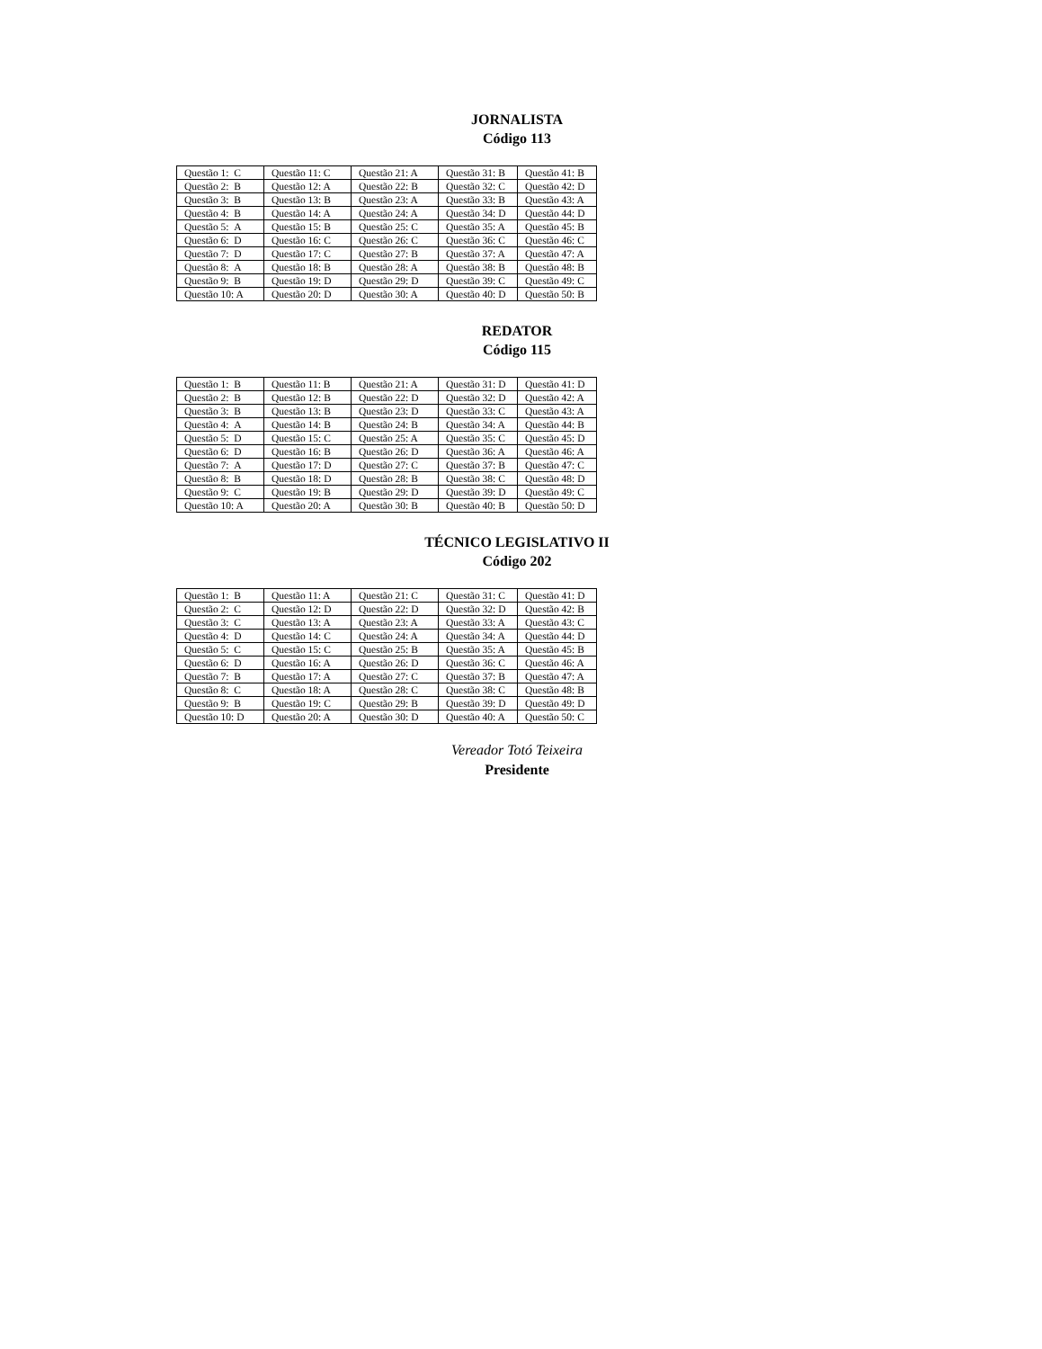JORNALISTA
Código 113
| Questão 1: C | Questão 11: C | Questão 21: A | Questão 31: B | Questão 41: B |
| Questão 2: B | Questão 12: A | Questão 22: B | Questão 32: C | Questão 42: D |
| Questão 3: B | Questão 13: B | Questão 23: A | Questão 33: B | Questão 43: A |
| Questão 4: B | Questão 14: A | Questão 24: A | Questão 34: D | Questão 44: D |
| Questão 5: A | Questão 15: B | Questão 25: C | Questão 35: A | Questão 45: B |
| Questão 6: D | Questão 16: C | Questão 26: C | Questão 36: C | Questão 46: C |
| Questão 7: D | Questão 17: C | Questão 27: B | Questão 37: A | Questão 47: A |
| Questão 8: A | Questão 18: B | Questão 28: A | Questão 38: B | Questão 48: B |
| Questão 9: B | Questão 19: D | Questão 29: D | Questão 39: C | Questão 49: C |
| Questão 10: A | Questão 20: D | Questão 30: A | Questão 40: D | Questão 50: B |
REDATOR
Código 115
| Questão 1: B | Questão 11: B | Questão 21: A | Questão 31: D | Questão 41: D |
| Questão 2: B | Questão 12: B | Questão 22: D | Questão 32: D | Questão 42: A |
| Questão 3: B | Questão 13: B | Questão 23: D | Questão 33: C | Questão 43: A |
| Questão 4: A | Questão 14: B | Questão 24: B | Questão 34: A | Questão 44: B |
| Questão 5: D | Questão 15: C | Questão 25: A | Questão 35: C | Questão 45: D |
| Questão 6: D | Questão 16: B | Questão 26: D | Questão 36: A | Questão 46: A |
| Questão 7: A | Questão 17: D | Questão 27: C | Questão 37: B | Questão 47: C |
| Questão 8: B | Questão 18: D | Questão 28: B | Questão 38: C | Questão 48: D |
| Questão 9: C | Questão 19: B | Questão 29: D | Questão 39: D | Questão 49: C |
| Questão 10: A | Questão 20: A | Questão 30: B | Questão 40: B | Questão 50: D |
TÉCNICO LEGISLATIVO II
Código 202
| Questão 1: B | Questão 11: A | Questão 21: C | Questão 31: C | Questão 41: D |
| Questão 2: C | Questão 12: D | Questão 22: D | Questão 32: D | Questão 42: B |
| Questão 3: C | Questão 13: A | Questão 23: A | Questão 33: A | Questão 43: C |
| Questão 4: D | Questão 14: C | Questão 24: A | Questão 34: A | Questão 44: D |
| Questão 5: C | Questão 15: C | Questão 25: B | Questão 35: A | Questão 45: B |
| Questão 6: D | Questão 16: A | Questão 26: D | Questão 36: C | Questão 46: A |
| Questão 7: B | Questão 17: A | Questão 27: C | Questão 37: B | Questão 47: A |
| Questão 8: C | Questão 18: A | Questão 28: C | Questão 38: C | Questão 48: B |
| Questão 9: B | Questão 19: C | Questão 29: B | Questão 39: D | Questão 49: D |
| Questão 10: D | Questão 20: A | Questão 30: D | Questão 40: A | Questão 50: C |
Vereador Totó Teixeira
Presidente